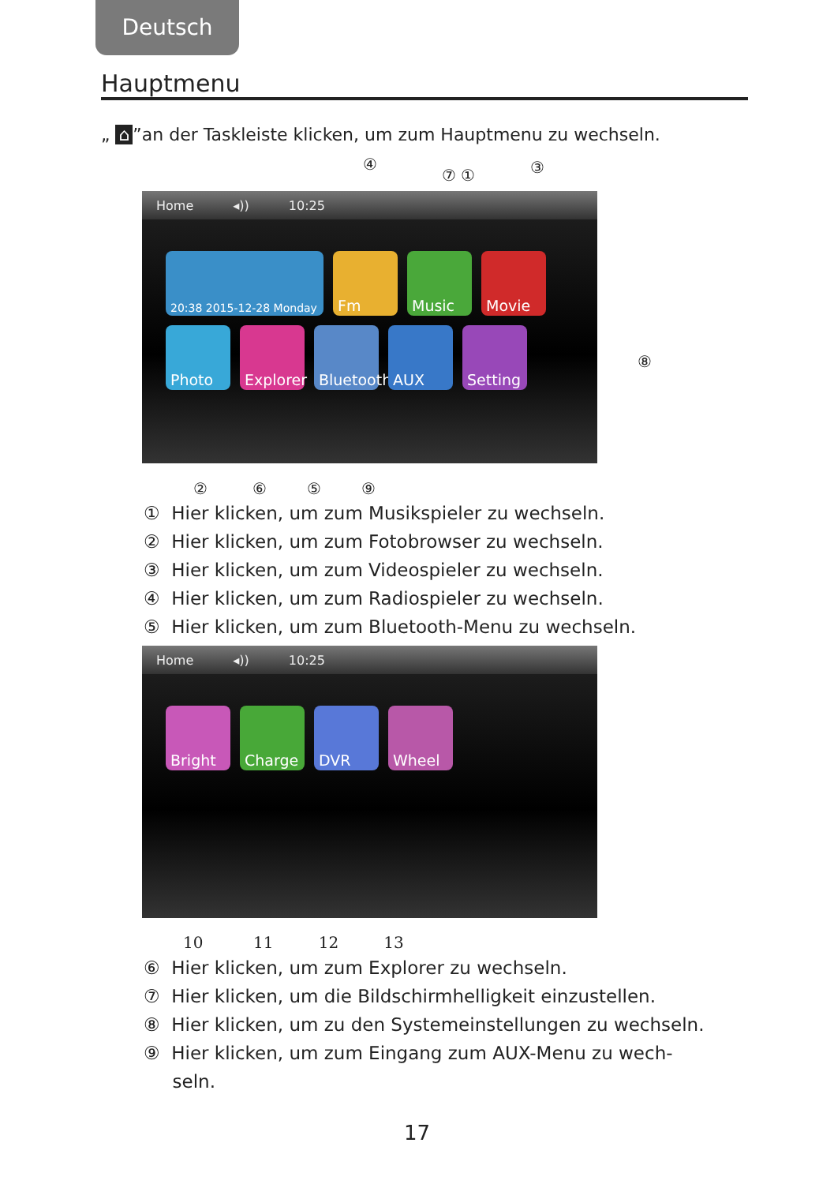Deutsch
Hauptmenu
„ ⌂”an der Taskleiste klicken, um zum Hauptmenu zu wechseln.
④
⑦ ① ③
Home ◂)) 10:25
20:38 2015-12-28 Monday
Fm
Music
Movie
Photo
Explorer
Bluetooth
AUX
Setting
⑧
② ⑥ ⑤ ⑨
① Hier klicken, um zum Musikspieler zu wechseln.
② Hier klicken, um zum Fotobrowser zu wechseln.
③ Hier klicken, um zum Videospieler zu wechseln.
④ Hier klicken, um zum Radiospieler zu wechseln.
⑤ Hier klicken, um zum Bluetooth-Menu zu wechseln.
Home ◂)) 10:25
Bright
Charge
DVR
Wheel
10 11 12 13
⑥ Hier klicken, um zum Explorer zu wechseln.
⑦ Hier klicken, um die Bildschirmhelligkeit einzustellen.
⑧ Hier klicken, um zu den Systemeinstellungen zu wechseln.
⑨ Hier klicken, um zum Eingang zum AUX-Menu zu wech-
seln.
17